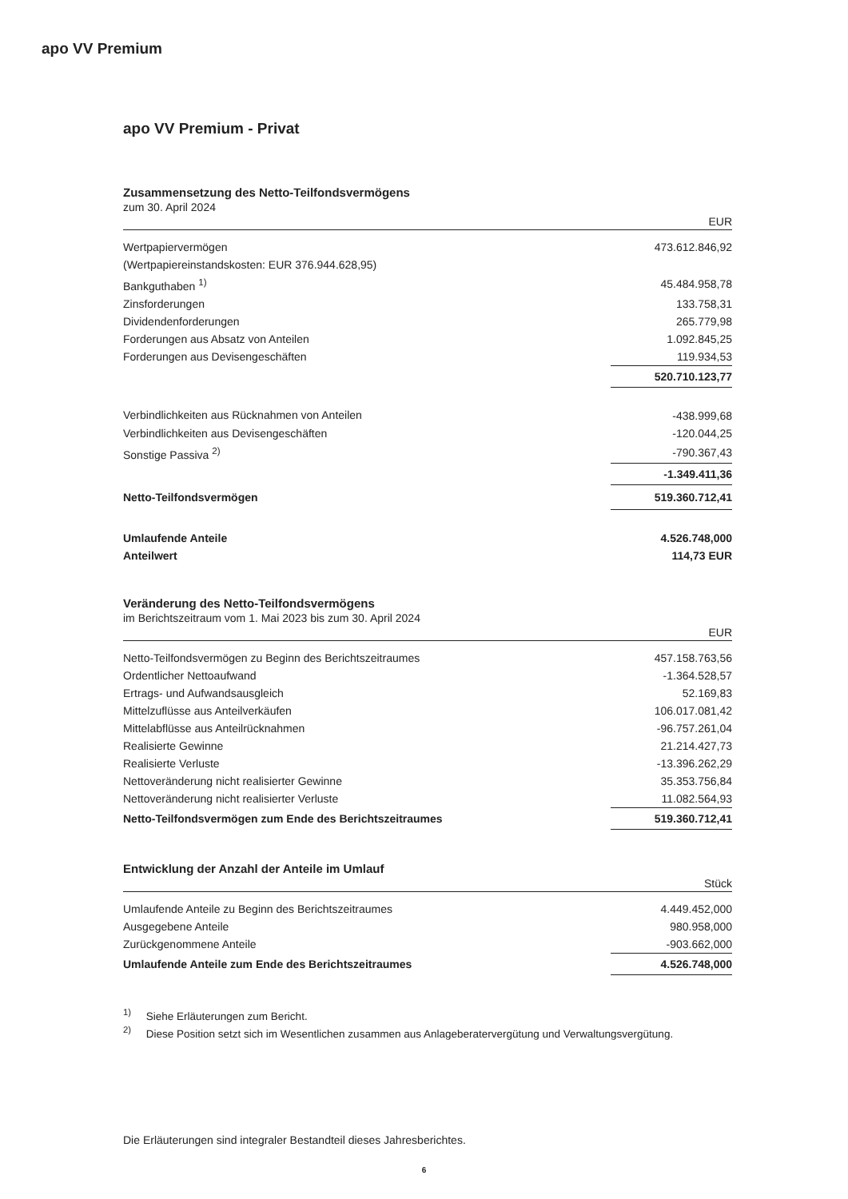apo VV Premium
apo VV Premium - Privat
Zusammensetzung des Netto-Teilfondsvermögens
zum 30. April 2024
| EUR | |
| --- | --- |
| Wertpapiervermögen | 473.612.846,92 |
| (Wertpapiereinstandskosten: EUR 376.944.628,95) | |
| Bankguthaben <sup>1)</sup> | 45.484.958,78 |
| Zinsforderungen | 133.758,31 |
| Dividendenforderungen | 265.779,98 |
| Forderungen aus Absatz von Anteilen | 1.092.845,25 |
| Forderungen aus Devisengeschäften | 119.934,53 |
| | 520.710.123,77 |
| Verbindlichkeiten aus Rücknahmen von Anteilen | -438.999,68 |
| Verbindlichkeiten aus Devisengeschäften | -120.044,25 |
| Sonstige Passiva <sup>2)</sup> | -790.367,43 |
| | -1.349.411,36 |
| Netto-Teilfondsvermögen | 519.360.712,41 |
| Umlaufende Anteile | 4.526.748,000 |
| Anteilwert | 114,73 EUR |
Veränderung des Netto-Teilfondsvermögens
im Berichtszeitraum vom 1. Mai 2023 bis zum 30. April 2024
| EUR | |
| --- | --- |
| Netto-Teilfondsvermögen zu Beginn des Berichtszeitraumes | 457.158.763,56 |
| Ordentlicher Nettoaufwand | -1.364.528,57 |
| Ertrags- und Aufwandsausgleich | 52.169,83 |
| Mittelzuflüsse aus Anteilverkäufen | 106.017.081,42 |
| Mittelabflüsse aus Anteilrücknahmen | -96.757.261,04 |
| Realisierte Gewinne | 21.214.427,73 |
| Realisierte Verluste | -13.396.262,29 |
| Nettoveränderung nicht realisierter Gewinne | 35.353.756,84 |
| Nettoveränderung nicht realisierter Verluste | 11.082.564,93 |
| Netto-Teilfondsvermögen zum Ende des Berichtszeitraumes | 519.360.712,41 |
Entwicklung der Anzahl der Anteile im Umlauf
| Stück | |
| --- | --- |
| Umlaufende Anteile zu Beginn des Berichtszeitraumes | 4.449.452,000 |
| Ausgegebene Anteile | 980.958,000 |
| Zurückgenommene Anteile | -903.662,000 |
| Umlaufende Anteile zum Ende des Berichtszeitraumes | 4.526.748,000 |
<sup>1)</sup> Siehe Erläuterungen zum Bericht.
<sup>2)</sup> Diese Position setzt sich im Wesentlichen zusammen aus Anlageberatervergütung und Verwaltungsvergütung.
Die Erläuterungen sind integraler Bestandteil dieses Jahresberichtes.
6